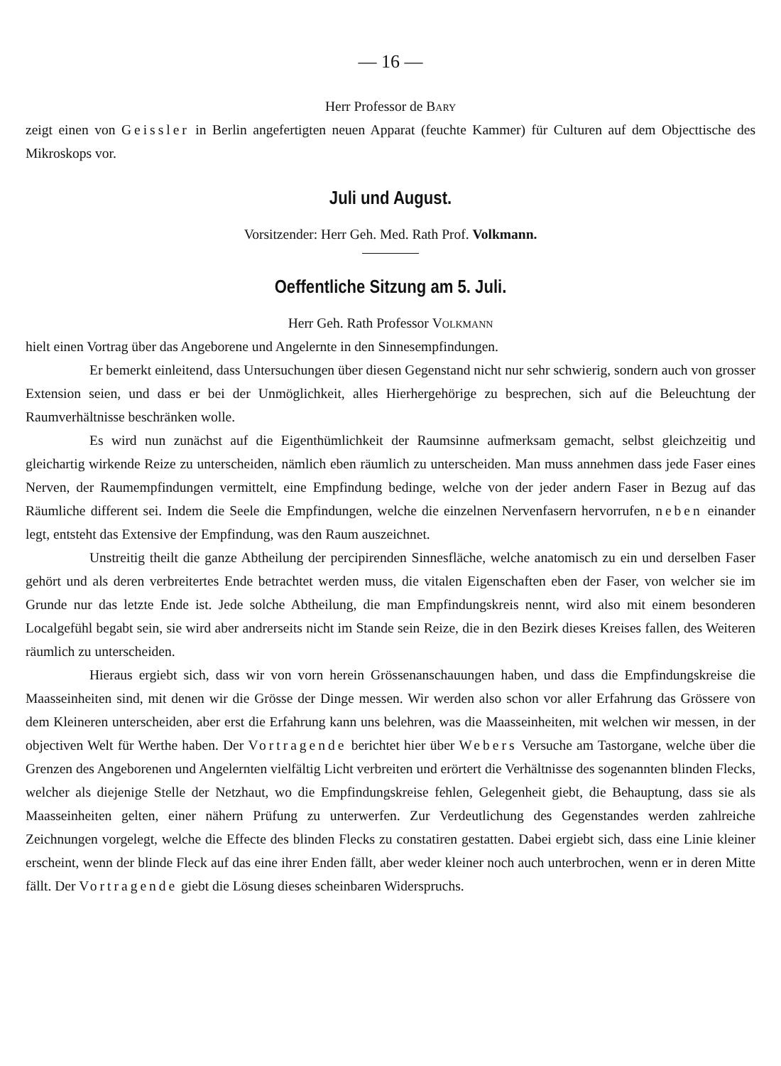— 16 —
Herr Professor de Bary
zeigt einen von Geissler in Berlin angefertigten neuen Apparat (feuchte Kammer) für Culturen auf dem Objecttische des Mikroskops vor.
Juli und August.
Vorsitzender: Herr Geh. Med. Rath Prof. Volkmann.
Oeffentliche Sitzung am 5. Juli.
Herr Geh. Rath Professor Volkmann
hielt einen Vortrag über das Angeborene und Angelernte in den Sinnesempfindungen.
Er bemerkt einleitend, dass Untersuchungen über diesen Gegenstand nicht nur sehr schwierig, sondern auch von grosser Extension seien, und dass er bei der Unmöglichkeit, alles Hierhergehörige zu besprechen, sich auf die Beleuchtung der Raumverhältnisse beschränken wolle.
Es wird nun zunächst auf die Eigenthümlichkeit der Raumsinne aufmerksam gemacht, selbst gleichzeitig und gleichartig wirkende Reize zu unterscheiden, nämlich eben räumlich zu unterscheiden. Man muss annehmen dass jede Faser eines Nerven, der Raumempfindungen vermittelt, eine Empfindung bedinge, welche von der jeder andern Faser in Bezug auf das Räumliche different sei. Indem die Seele die Empfindungen, welche die einzelnen Nervenfasern hervorrufen, neben einander legt, entsteht das Extensive der Empfindung, was den Raum auszeichnet.
Unstreitig theilt die ganze Abtheilung der percipirenden Sinnesfläche, welche anatomisch zu ein und derselben Faser gehört und als deren verbreitertes Ende betrachtet werden muss, die vitalen Eigenschaften eben der Faser, von welcher sie im Grunde nur das letzte Ende ist. Jede solche Abtheilung, die man Empfindungskreis nennt, wird also mit einem besonderen Localgefühl begabt sein, sie wird aber andrerseits nicht im Stande sein Reize, die in den Bezirk dieses Kreises fallen, des Weiteren räumlich zu unterscheiden.
Hieraus ergiebt sich, dass wir von vorn herein Grössenanschauungen haben, und dass die Empfindungskreise die Maasseinheiten sind, mit denen wir die Grösse der Dinge messen. Wir werden also schon vor aller Erfahrung das Grössere von dem Kleineren unterscheiden, aber erst die Erfahrung kann uns belehren, was die Maasseinheiten, mit welchen wir messen, in der objectiven Welt für Werthe haben. Der Vortragende berichtet hier über Webers Versuche am Tastorgane, welche über die Grenzen des Angeborenen und Angelernten vielfältig Licht verbreiten und erörtert die Verhältnisse des sogenannten blinden Flecks, welcher als diejenige Stelle der Netzhaut, wo die Empfindungskreise fehlen, Gelegenheit giebt, die Behauptung, dass sie als Maasseinheiten gelten, einer nähern Prüfung zu unterwerfen. Zur Verdeutlichung des Gegenstandes werden zahlreiche Zeichnungen vorgelegt, welche die Effecte des blinden Flecks zu constatiren gestatten. Dabei ergiebt sich, dass eine Linie kleiner erscheint, wenn der blinde Fleck auf das eine ihrer Enden fällt, aber weder kleiner noch auch unterbrochen, wenn er in deren Mitte fällt. Der Vortragende giebt die Lösung dieses scheinbaren Widerspruchs.